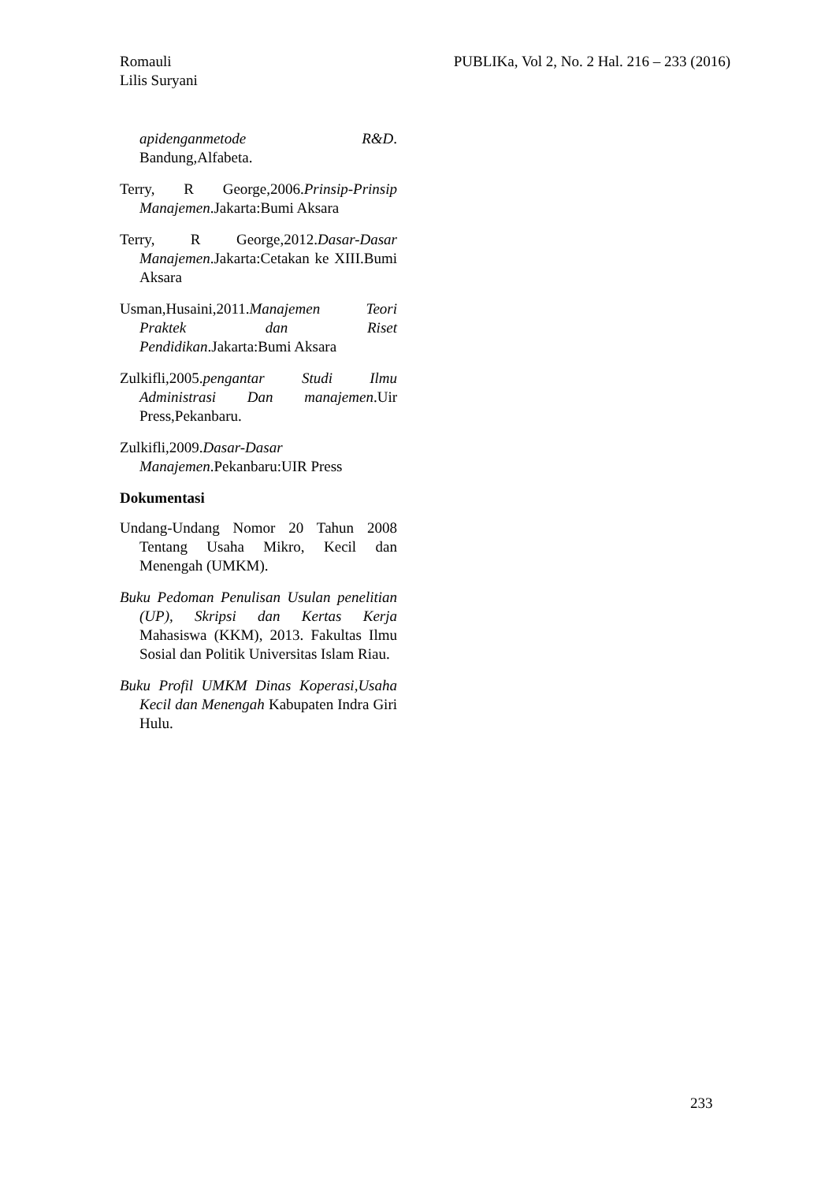Romauli
Lilis Suryani
PUBLIKa, Vol 2, No. 2 Hal. 216 – 233 (2016)
apidenganmetode R&D. Bandung,Alfabeta.
Terry, R George,2006.Prinsip-Prinsip Manajemen.Jakarta:Bumi Aksara
Terry, R George,2012.Dasar-Dasar Manajemen.Jakarta:Cetakan ke XIII.Bumi Aksara
Usman,Husaini,2011.Manajemen Teori Praktek dan Riset Pendidikan.Jakarta:Bumi Aksara
Zulkifli,2005.pengantar Studi Ilmu Administrasi Dan manajemen.Uir Press,Pekanbaru.
Zulkifli,2009.Dasar-Dasar Manajemen.Pekanbaru:UIR Press
Dokumentasi
Undang-Undang Nomor 20 Tahun 2008 Tentang Usaha Mikro, Kecil dan Menengah (UMKM).
Buku Pedoman Penulisan Usulan penelitian (UP), Skripsi dan Kertas Kerja Mahasiswa (KKM), 2013. Fakultas Ilmu Sosial dan Politik Universitas Islam Riau.
Buku Profil UMKM Dinas Koperasi,Usaha Kecil dan Menengah Kabupaten Indra Giri Hulu.
233